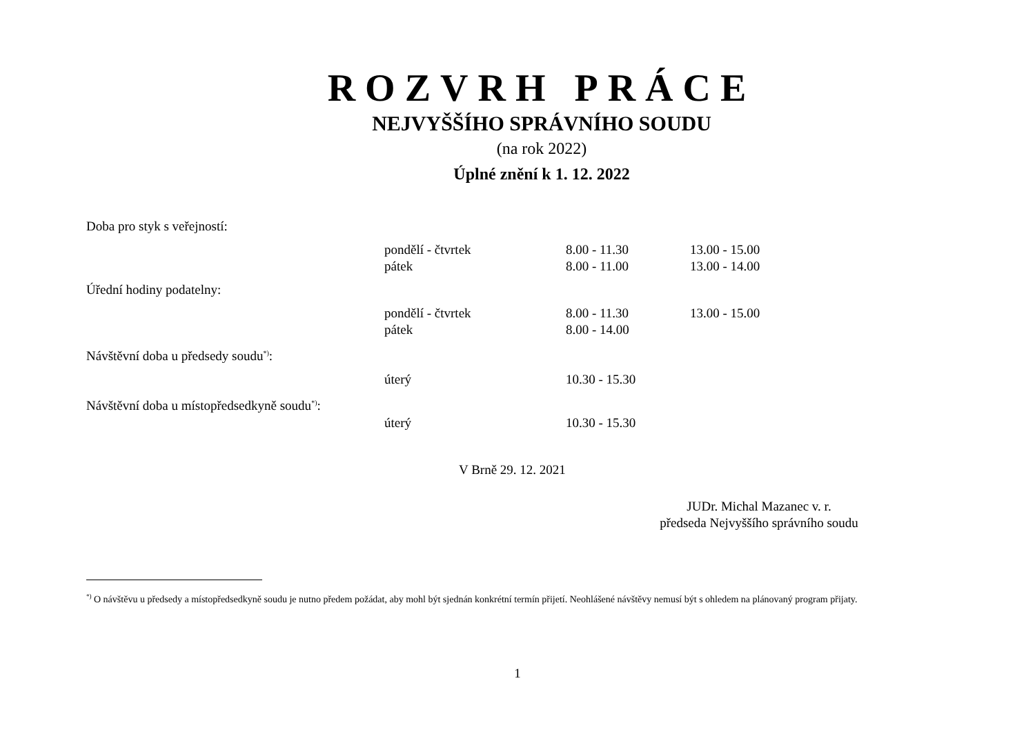ROZVRH PRÁCE
NEJVYŠŠÍHO SPRÁVNÍHO SOUDU
(na rok 2022)
Úplné znění k 1. 12. 2022
| Doba pro styk s veřejností: | | | |
| | pondělí - čtvrtek | 8.00 - 11.30 | 13.00 - 15.00 |
| | pátek | 8.00 - 11.00 | 13.00 - 14.00 |
| Úřední hodiny podatelny: | | | |
| | pondělí - čtvrtek | 8.00 - 11.30 | 13.00 - 15.00 |
| | pátek | 8.00 - 14.00 | |
| Návštěvní doba u předsedy soudu<sup>*)</sup>: | | | |
| | úterý | 10.30 - 15.30 | |
| Návštěvní doba u místopředsedkyně soudu<sup>*)</sup>: | | | |
| | úterý | 10.30 - 15.30 | |
V Brně 29. 12. 2021
JUDr. Michal Mazanec v. r.
předseda Nejvyššího správního soudu
<sup>*)</sup> O návštěvu u předsedy a místopředsedkyně soudu je nutno předem požádat, aby mohl být sjednán konkrétní termín přijetí. Neohlášené návštěvy nemusí být s ohledem na plánovaný program přijaty.
1